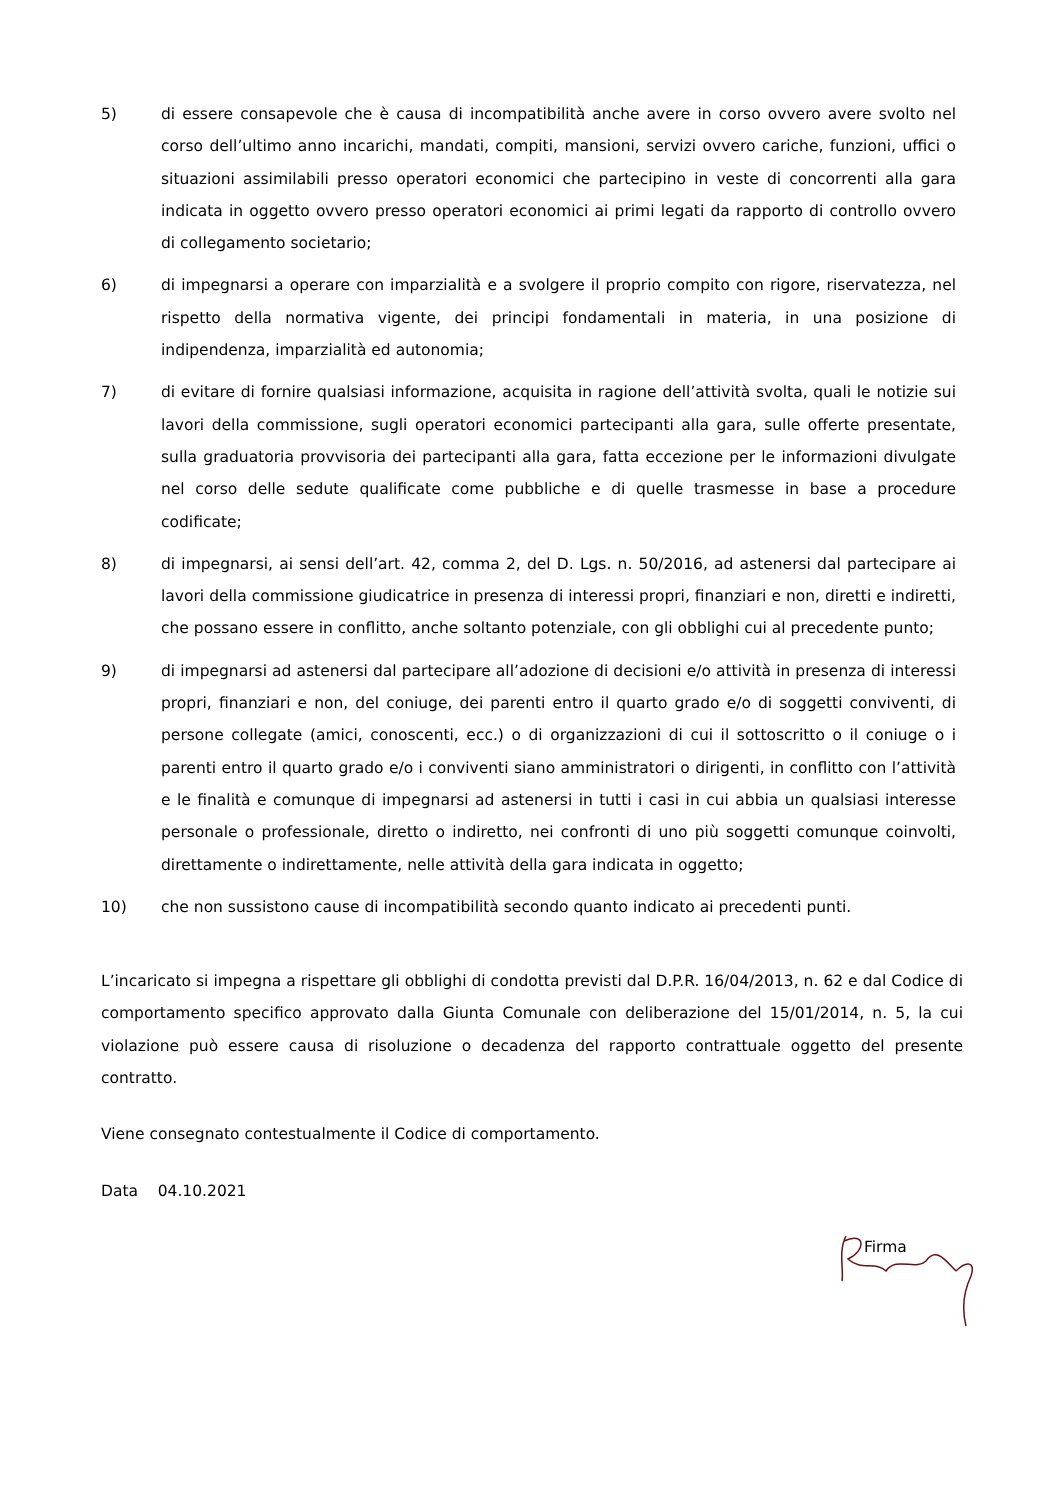5) di essere consapevole che è causa di incompatibilità anche avere in corso ovvero avere svolto nel corso dell’ultimo anno incarichi, mandati, compiti, mansioni, servizi ovvero cariche, funzioni, uffici o situazioni assimilabili presso operatori economici che partecipino in veste di concorrenti alla gara indicata in oggetto ovvero presso operatori economici ai primi legati da rapporto di controllo ovvero di collegamento societario;
6) di impegnarsi a operare con imparzialità e a svolgere il proprio compito con rigore, riservatezza, nel rispetto della normativa vigente, dei principi fondamentali in materia, in una posizione di indipendenza, imparzialità ed autonomia;
7) di evitare di fornire qualsiasi informazione, acquisita in ragione dell’attività svolta, quali le notizie sui lavori della commissione, sugli operatori economici partecipanti alla gara, sulle offerte presentate, sulla graduatoria provvisoria dei partecipanti alla gara, fatta eccezione per le informazioni divulgate nel corso delle sedute qualificate come pubbliche e di quelle trasmesse in base a procedure codificate;
8) di impegnarsi, ai sensi dell’art. 42, comma 2, del D. Lgs. n. 50/2016, ad astenersi dal partecipare ai lavori della commissione giudicatrice in presenza di interessi propri, finanziari e non, diretti e indiretti, che possano essere in conflitto, anche soltanto potenziale, con gli obblighi cui al precedente punto;
9) di impegnarsi ad astenersi dal partecipare all’adozione di decisioni e/o attività in presenza di interessi propri, finanziari e non, del coniuge, dei parenti entro il quarto grado e/o di soggetti conviventi, di persone collegate (amici, conoscenti, ecc.) o di organizzazioni di cui il sottoscritto o il coniuge o i parenti entro il quarto grado e/o i conviventi siano amministratori o dirigenti, in conflitto con l’attività e le finalità e comunque di impegnarsi ad astenersi in tutti i casi in cui abbia un qualsiasi interesse personale o professionale, diretto o indiretto, nei confronti di uno più soggetti comunque coinvolti, direttamente o indirettamente, nelle attività della gara indicata in oggetto;
10) che non sussistono cause di incompatibilità secondo quanto indicato ai precedenti punti.
L’incaricato si impegna a rispettare gli obblighi di condotta previsti dal D.P.R. 16/04/2013, n. 62 e dal Codice di comportamento specifico approvato dalla Giunta Comunale con deliberazione del 15/01/2014, n. 5, la cui violazione può essere causa di risoluzione o decadenza del rapporto contrattuale oggetto del presente contratto.
Viene consegnato contestualmente il Codice di comportamento.
Data 04.10.2021
Firma